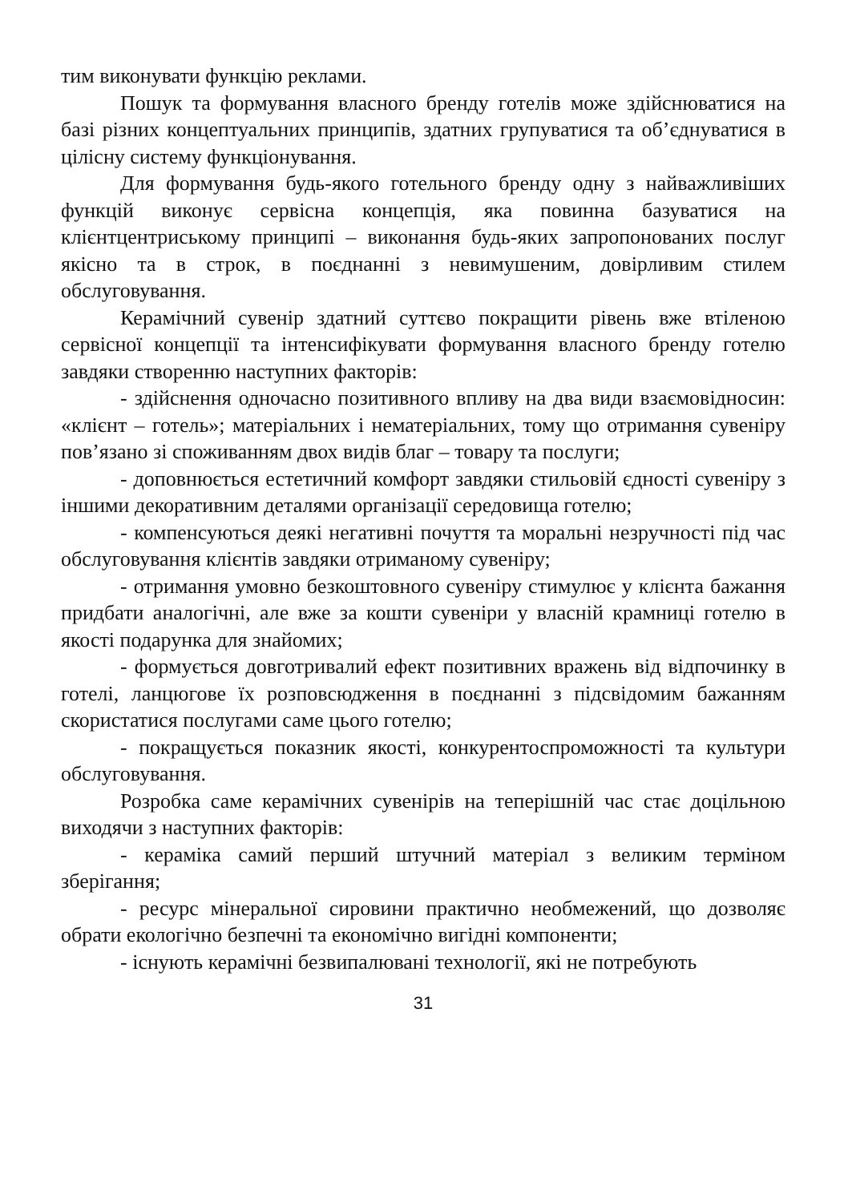тим виконувати функцію реклами.
Пошук та формування власного бренду готелів може здійснюватися на базі різних концептуальних принципів, здатних групуватися та об’єднуватися в цілісну систему функціонування.
Для формування будь-якого готельного бренду одну з найважливіших функцій виконує сервісна концепція, яка повинна базуватися на клієнтцентриському принципі – виконання будь-яких запропонованих послуг якісно та в строк, в поєднанні з невимушеним, довірливим стилем обслуговування.
Керамічний сувенір здатний суттєво покращити рівень вже втіленою сервісної концепції та інтенсифікувати формування власного бренду готелю завдяки створенню наступних факторів:
- здійснення одночасно позитивного впливу на два види взаємовідносин: «клієнт – готель»; матеріальних і нематеріальних, тому що отримання сувеніру пов’язано зі споживанням двох видів благ – товару та послуги;
- доповнюється естетичний комфорт завдяки стильовій єдності сувеніру з іншими декоративним деталями організації середовища готелю;
- компенсуються деякі негативні почуття та моральні незручності під час обслуговування клієнтів завдяки отриманому сувеніру;
- отримання умовно безкоштовного сувеніру стимулює у клієнта бажання придбати аналогічні, але вже за кошти сувеніри у власній крамниці готелю в якості подарунка для знайомих;
- формується довготривалий ефект позитивних вражень від відпочинку в готелі, ланцюгове їх розповсюдження в поєднанні з підсвідомим бажанням скористатися послугами саме цього готелю;
- покращується показник якості, конкурентоспроможності та культури обслуговування.
Розробка саме керамічних сувенірів на теперішній час стає доцільною виходячи з наступних факторів:
- кераміка самий перший штучний матеріал з великим терміном зберігання;
- ресурс мінеральної сировини практично необмежений, що дозволяє обрати екологічно безпечні та економічно вигідні компоненти;
- існують керамічні безвипалювані технології, які не потребують
31